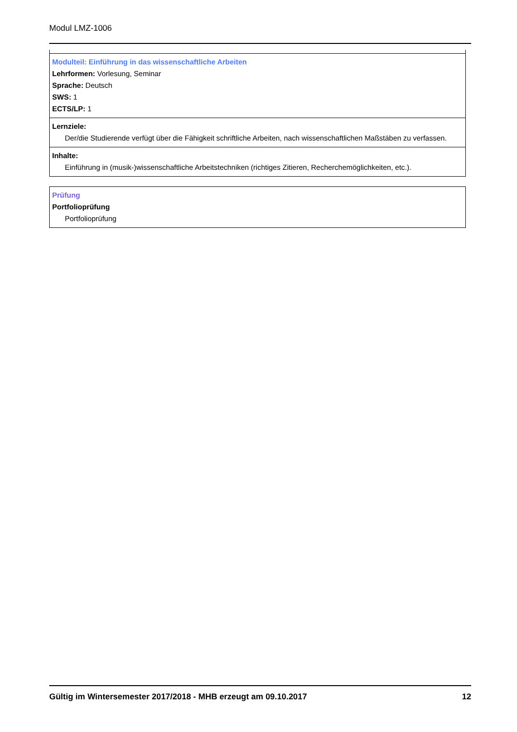Modul LMZ-1006
Modulteil: Einführung in das wissenschaftliche Arbeiten
Lehrformen: Vorlesung, Seminar
Sprache: Deutsch
SWS: 1
ECTS/LP: 1
Lernziele:
Der/die Studierende verfügt über die Fähigkeit schriftliche Arbeiten, nach wissenschaftlichen Maßstäben zu verfassen.
Inhalte:
Einführung in (musik-)wissenschaftliche Arbeitstechniken (richtiges Zitieren, Recherchemöglichkeiten, etc.).
Prüfung
Portfolioprüfung
Portfolioprüfung
Gültig im Wintersemester 2017/2018 - MHB erzeugt am 09.10.2017 12